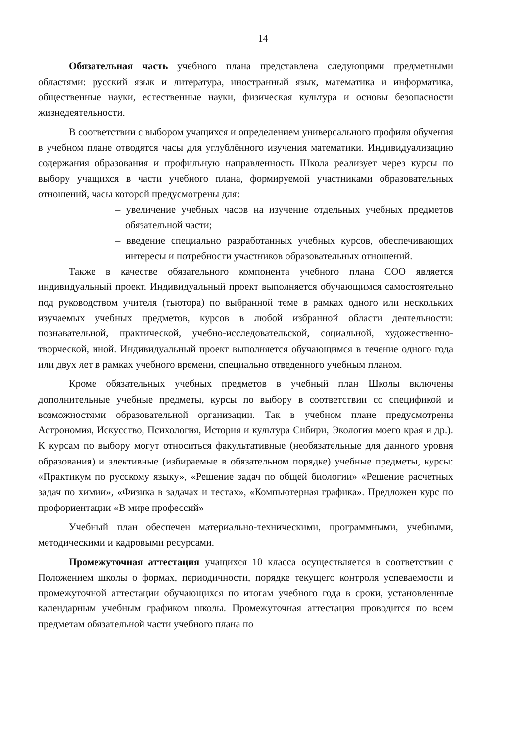14
Обязательная часть учебного плана представлена следующими предметными областями: русский язык и литература, иностранный язык, математика и информатика, общественные науки, естественные науки, физическая культура и основы безопасности жизнедеятельности.
В соответствии с выбором учащихся и определением универсального профиля обучения в учебном плане отводятся часы для углублённого изучения математики. Индивидуализацию содержания образования и профильную направленность Школа реализует через курсы по выбору учащихся в части учебного плана, формируемой участниками образовательных отношений, часы которой предусмотрены для:
– увеличение учебных часов на изучение отдельных учебных предметов обязательной части;
– введение специально разработанных учебных курсов, обеспечивающих интересы и потребности участников образовательных отношений.
Также в качестве обязательного компонента учебного плана СОО является индивидуальный проект. Индивидуальный проект выполняется обучающимся самостоятельно под руководством учителя (тьютора) по выбранной теме в рамках одного или нескольких изучаемых учебных предметов, курсов в любой избранной области деятельности: познавательной, практической, учебно-исследовательской, социальной, художественно-творческой, иной. Индивидуальный проект выполняется обучающимся в течение одного года или двух лет в рамках учебного времени, специально отведенного учебным планом.
Кроме обязательных учебных предметов в учебный план Школы включены дополнительные учебные предметы, курсы по выбору в соответствии со спецификой и возможностями образовательной организации. Так в учебном плане предусмотрены Астрономия, Искусство, Психология, История и культура Сибири, Экология моего края и др.). К курсам по выбору могут относиться факультативные (необязательные для данного уровня образования) и элективные (избираемые в обязательном порядке) учебные предметы, курсы: «Практикум по русскому языку», «Решение задач по общей биологии» «Решение расчетных задач по химии», «Физика в задачах и тестах», «Компьютерная графика». Предложен курс по профориентации «В мире профессий»
Учебный план обеспечен материально-техническими, программными, учебными, методическими и кадровыми ресурсами.
Промежуточная аттестация учащихся 10 класса осуществляется в соответствии с Положением школы о формах, периодичности, порядке текущего контроля успеваемости и промежуточной аттестации обучающихся по итогам учебного года в сроки, установленные календарным учебным графиком школы. Промежуточная аттестация проводится по всем предметам обязательной части учебного плана по